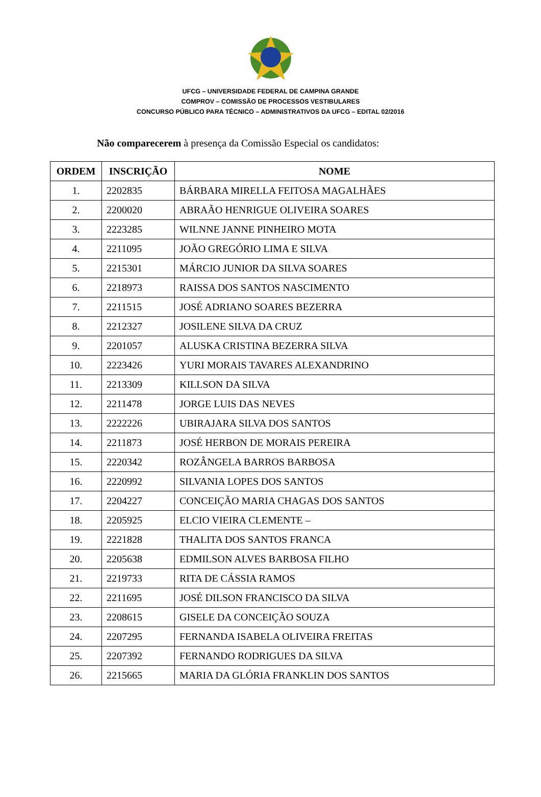UFCG – UNIVERSIDADE FEDERAL DE CAMPINA GRANDE
COMPROV – COMISSÃO DE PROCESSOS VESTIBULARES
CONCURSO PÚBLICO PARA TÉCNICO – ADMINISTRATIVOS DA UFCG – EDITAL 02/2016
Não comparecerem à presença da Comissão Especial os candidatos:
| ORDEM | INSCRIÇÃO | NOME |
| --- | --- | --- |
| 1. | 2202835 | BÁRBARA MIRELLA FEITOSA MAGALHÃES |
| 2. | 2200020 | ABRAÃO HENRIGUE OLIVEIRA SOARES |
| 3. | 2223285 | WILNNE JANNE PINHEIRO MOTA |
| 4. | 2211095 | JOÃO GREGÓRIO LIMA E SILVA |
| 5. | 2215301 | MÁRCIO JUNIOR DA SILVA SOARES |
| 6. | 2218973 | RAISSA DOS SANTOS NASCIMENTO |
| 7. | 2211515 | JOSÉ ADRIANO SOARES BEZERRA |
| 8. | 2212327 | JOSILENE SILVA DA CRUZ |
| 9. | 2201057 | ALUSKA CRISTINA BEZERRA SILVA |
| 10. | 2223426 | YURI MORAIS TAVARES ALEXANDRINO |
| 11. | 2213309 | KILLSON DA SILVA |
| 12. | 2211478 | JORGE LUIS DAS NEVES |
| 13. | 2222226 | UBIRAJARA SILVA DOS SANTOS |
| 14. | 2211873 | JOSÉ HERBON DE MORAIS PEREIRA |
| 15. | 2220342 | ROZÂNGELA BARROS BARBOSA |
| 16. | 2220992 | SILVANIA LOPES DOS SANTOS |
| 17. | 2204227 | CONCEIÇÃO MARIA CHAGAS DOS SANTOS |
| 18. | 2205925 | ELCIO VIEIRA CLEMENTE – |
| 19. | 2221828 | THALITA DOS SANTOS FRANCA |
| 20. | 2205638 | EDMILSON ALVES BARBOSA FILHO |
| 21. | 2219733 | RITA DE CÁSSIA RAMOS |
| 22. | 2211695 | JOSÉ DILSON FRANCISCO DA SILVA |
| 23. | 2208615 | GISELE DA CONCEIÇÃO SOUZA |
| 24. | 2207295 | FERNANDA ISABELA OLIVEIRA FREITAS |
| 25. | 2207392 | FERNANDO RODRIGUES DA SILVA |
| 26. | 2215665 | MARIA DA GLÓRIA FRANKLIN DOS SANTOS |